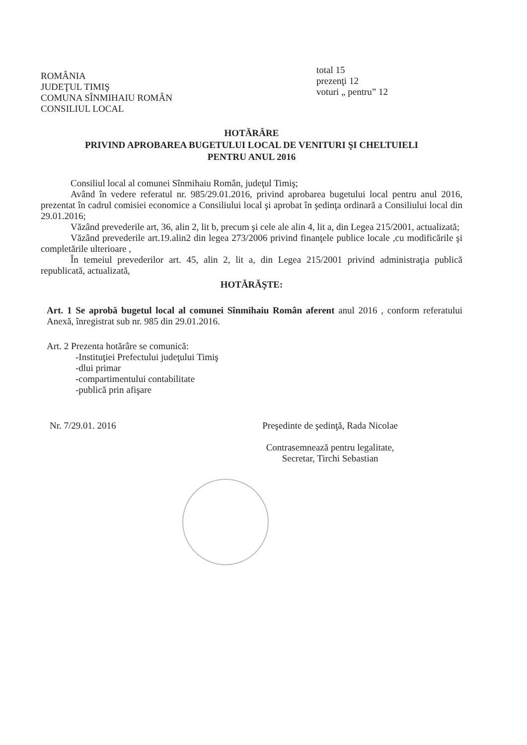ROMÂNIA
JUDEŢUL TIMIŞ
COMUNA SÎNMIHAIU ROMÂN
CONSILIUL LOCAL
total 15
prezenţi 12
voturi „ pentru” 12
HOTĂRÂRE
PRIVIND APROBAREA BUGETULUI LOCAL DE VENITURI ŞI CHELTUIELI
PENTRU ANUL 2016
Consiliul local al comunei Sînmihaiu Român, judeţul Timiş;
Având în vedere referatul nr. 985/29.01.2016, privind aprobarea bugetului local pentru anul 2016, prezentat în cadrul comisiei economice a Consiliului local şi aprobat în şedinţa ordinară a Consiliului local din 29.01.2016;
Văzând prevederile art, 36, alin 2, lit b, precum şi cele ale alin 4, lit a, din Legea 215/2001, actualizată;
Văzând prevederile art.19.alin2 din legea 273/2006 privind finanţele publice locale ,cu modificările şi completările ulterioare ,
În temeiul prevederilor art. 45, alin 2, lit a, din Legea 215/2001 privind administraţia publică republicată, actualizată,
HOTĂRĂŞTE:
Art. 1 Se aprobă bugetul local al comunei Sînmihaiu Român aferent anul 2016 , conform referatului Anexă, înregistrat sub nr. 985 din 29.01.2016.
Art. 2 Prezenta hotărâre se comunică:
-Instituţiei Prefectului judeţului Timiş
-dlui primar
-compartimentului contabilitate
-publică prin afişare
Nr. 7/29.01. 2016 Preşedinte de şedinţă, Rada Nicolae
Contrasemnează pentru legalitate,
Secretar, Tirchi Sebastian